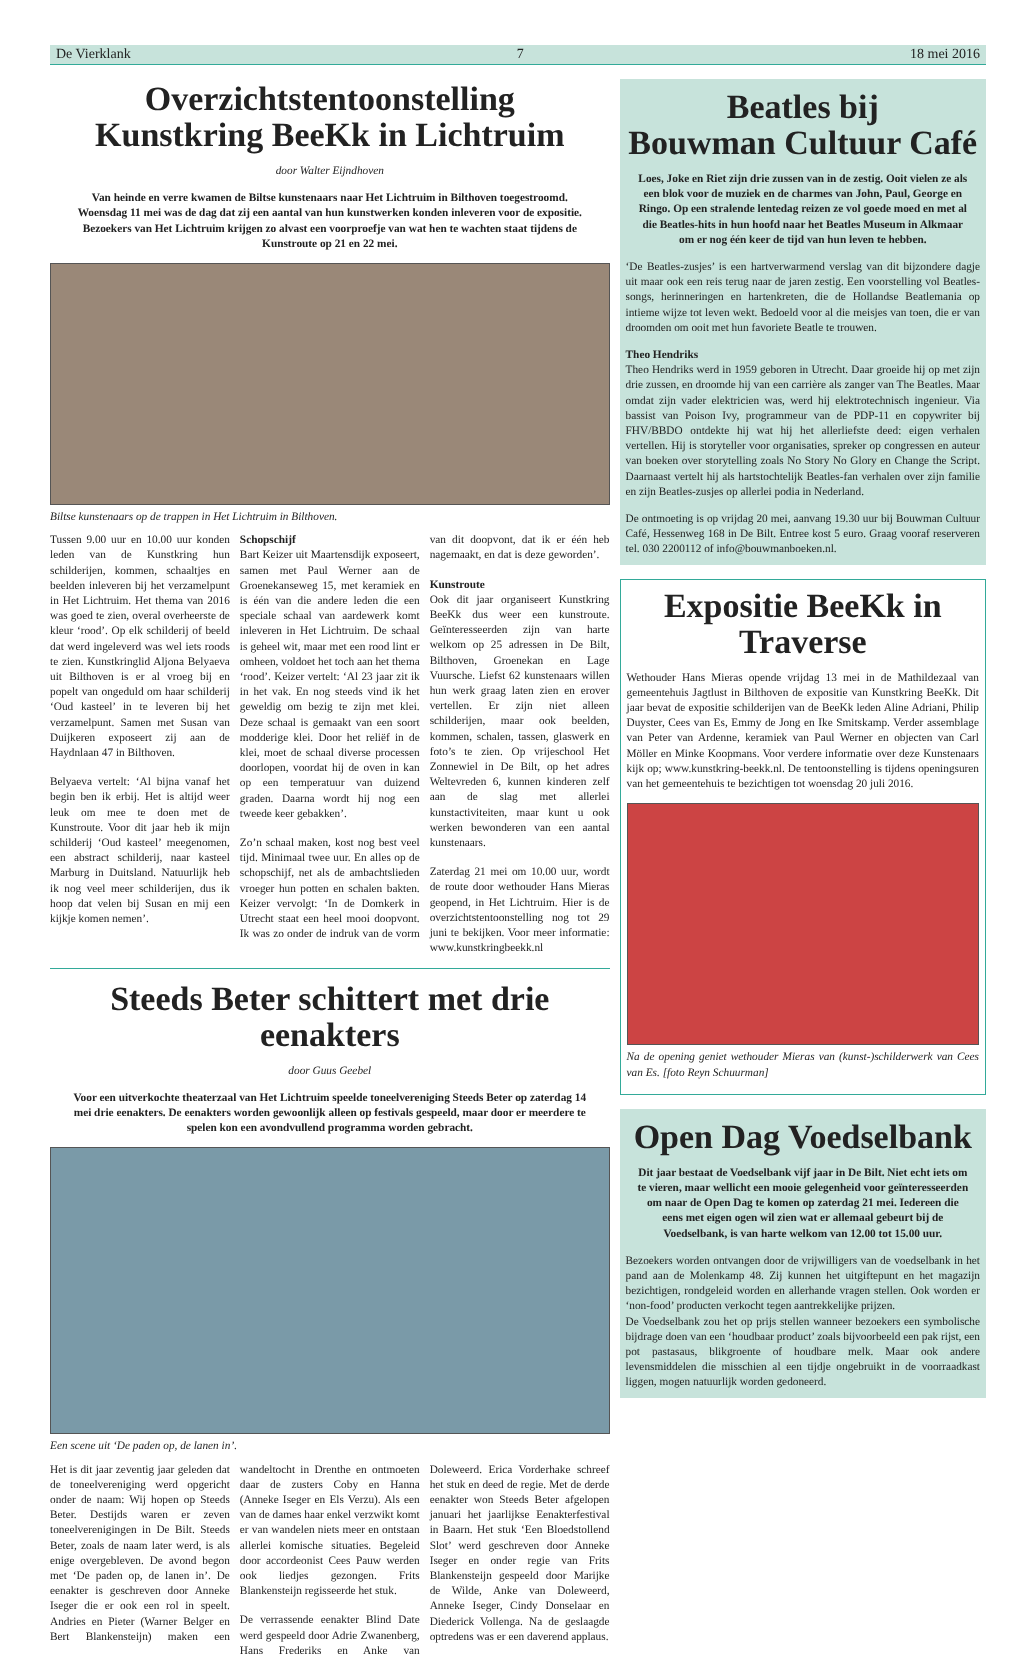De Vierklank 7 18 mei 2016
Overzichtstentoonstelling
Kunstkring BeeKk in Lichtruim
door Walter Eijndhoven
Van heinde en verre kwamen de Biltse kunstenaars naar Het Lichtruim in Bilthoven toegestroomd. Woensdag 11 mei was de dag dat zij een aantal van hun kunstwerken konden inleveren voor de expositie. Bezoekers van Het Lichtruim krijgen zo alvast een voorproefje van wat hen te wachten staat tijdens de Kunstroute op 21 en 22 mei.
Biltse kunstenaars op de trappen in Het Lichtruim in Bilthoven.
Tussen 9.00 uur en 10.00 uur konden leden van de Kunstkring hun schilderijen, kommen, schaaltjes en beelden inleveren bij het verzamelpunt in Het Lichtruim. Het thema van 2016 was goed te zien, overal overheerste de kleur ‘rood’. Op elk schilderij of beeld dat werd ingeleverd was wel iets roods te zien. Kunstkringlid Aljona Belyaeva uit Bilthoven is er al vroeg bij en popelt van ongeduld om haar schilderij ‘Oud kasteel’ in te leveren bij het verzamelpunt. Samen met Susan van Duijkeren exposeert zij aan de Haydnlaan 47 in Bilthoven.
Belyaeva vertelt: ‘Al bijna vanaf het begin ben ik erbij. Het is altijd weer leuk om mee te doen met de Kunstroute. Voor dit jaar heb ik mijn schilderij ‘Oud kasteel’ meegenomen, een abstract schilderij, naar kasteel Marburg in Duitsland. Natuurlijk heb ik nog veel meer schilderijen, dus ik hoop dat velen bij Susan en mij een kijkje komen nemen’.
Schopschijf
Bart Keizer uit Maartensdijk exposeert, samen met Paul Werner aan de Groenekanseweg 15, met keramiek en is één van die andere leden die een speciale schaal van aardewerk komt inleveren in Het Lichtruim. De schaal is geheel wit, maar met een rood lint er omheen, voldoet het toch aan het thema ‘rood’. Keizer vertelt: ‘Al 23 jaar zit ik in het vak. En nog steeds vind ik het geweldig om bezig te zijn met klei. Deze schaal is gemaakt van een soort modderige klei. Door het reliëf in de klei, moet de schaal diverse processen doorlopen, voordat hij de oven in kan op een temperatuur van duizend graden. Daarna wordt hij nog een tweede keer gebakken’.
Zo’n schaal maken, kost nog best veel tijd. Minimaal twee uur. En alles op de schopschijf, net als de ambachtslieden vroeger hun potten en schalen bakten. Keizer vervolgt: ‘In de Domkerk in Utrecht staat een heel mooi doopvont. Ik was zo onder de indruk van de vorm van dit doopvont, dat ik er één heb nagemaakt, en dat is deze geworden’.
Kunstroute
Ook dit jaar organiseert Kunstkring BeeKk dus weer een kunstroute. Geïnteresseerden zijn van harte welkom op 25 adressen in De Bilt, Bilthoven, Groenekan en Lage Vuursche. Liefst 62 kunstenaars willen hun werk graag laten zien en erover vertellen. Er zijn niet alleen schilderijen, maar ook beelden, kommen, schalen, tassen, glaswerk en foto’s te zien. Op vrijeschool Het Zonnewiel in De Bilt, op het adres Weltevreden 6, kunnen kinderen zelf aan de slag met allerlei kunstactiviteiten, maar kunt u ook werken bewonderen van een aantal kunstenaars.
Zaterdag 21 mei om 10.00 uur, wordt de route door wethouder Hans Mieras geopend, in Het Lichtruim. Hier is de overzichtstentoonstelling nog tot 29 juni te bekijken. Voor meer informatie: www.kunstkringbeekk.nl
Steeds Beter schittert met drie eenakters
door Guus Geebel
Voor een uitverkochte theaterzaal van Het Lichtruim speelde toneelvereniging Steeds Beter op zaterdag 14 mei drie eenakters. De eenakters worden gewoonlijk alleen op festivals gespeeld, maar door er meerdere te spelen kon een avondvullend programma worden gebracht.
Een scene uit ‘De paden op, de lanen in’.
Het is dit jaar zeventig jaar geleden dat de toneelvereniging werd opgericht onder de naam: Wij hopen op Steeds Beter. Destijds waren er zeven toneelverenigingen in De Bilt. Steeds Beter, zoals de naam later werd, is als enige overgebleven. De avond begon met ‘De paden op, de lanen in’. De eenakter is geschreven door Anneke Iseger die er ook een rol in speelt. Andries en Pieter (Warner Belger en Bert Blankensteijn) maken een wandeltocht in Drenthe en ontmoeten daar de zusters Coby en Hanna (Anneke Iseger en Els Verzu). Als een van de dames haar enkel verzwikt komt er van wandelen niets meer en ontstaan allerlei komische situaties. Begeleid door accordeonist Cees Pauw werden ook liedjes gezongen. Frits Blankensteijn regisseerde het stuk.
De verrassende eenakter Blind Date werd gespeeld door Adrie Zwanenberg, Hans Frederiks en Anke van Doleweerd. Erica Vorderhake schreef het stuk en deed de regie. Met de derde eenakter won Steeds Beter afgelopen januari het jaarlijkse Eenakterfestival in Baarn. Het stuk ‘Een Bloedstollend Slot’ werd geschreven door Anneke Iseger en onder regie van Frits Blankensteijn gespeeld door Marijke de Wilde, Anke van Doleweerd, Anneke Iseger, Cindy Donselaar en Diederick Vollenga. Na de geslaagde optredens was er een daverend applaus.
Beatles bij
Bouwman Cultuur Café
Loes, Joke en Riet zijn drie zussen van in de zestig. Ooit vielen ze als een blok voor de muziek en de charmes van John, Paul, George en Ringo. Op een stralende lentedag reizen ze vol goede moed en met al die Beatles-hits in hun hoofd naar het Beatles Museum in Alkmaar om er nog één keer de tijd van hun leven te hebben.
‘De Beatles-zusjes’ is een hartverwarmend verslag van dit bijzondere dagje uit maar ook een reis terug naar de jaren zestig. Een voorstelling vol Beatles-songs, herinneringen en hartenkreten, die de Hollandse Beatlemania op intieme wijze tot leven wekt. Bedoeld voor al die meisjes van toen, die er van droomden om ooit met hun favoriete Beatle te trouwen.
Theo Hendriks
Theo Hendriks werd in 1959 geboren in Utrecht. Daar groeide hij op met zijn drie zussen, en droomde hij van een carrière als zanger van The Beatles. Maar omdat zijn vader elektricien was, werd hij elektrotechnisch ingenieur. Via bassist van Poison Ivy, programmeur van de PDP-11 en copywriter bij FHV/BBDO ontdekte hij wat hij het allerliefste deed: eigen verhalen vertellen. Hij is storyteller voor organisaties, spreker op congressen en auteur van boeken over storytelling zoals No Story No Glory en Change the Script. Daarnaast vertelt hij als hartstochtelijk Beatles-fan verhalen over zijn familie en zijn Beatles-zusjes op allerlei podia in Nederland.
De ontmoeting is op vrijdag 20 mei, aanvang 19.30 uur bij Bouwman Cultuur Café, Hessenweg 168 in De Bilt. Entree kost 5 euro. Graag vooraf reserveren tel. 030 2200112 of info@bouwmanboeken.nl.
Expositie BeeKk in Traverse
Wethouder Hans Mieras opende vrijdag 13 mei in de Mathildezaal van gemeentehuis Jagtlust in Bilthoven de expositie van Kunstkring BeeKk. Dit jaar bevat de expositie schilderijen van de BeeKk leden Aline Adriani, Philip Duyster, Cees van Es, Emmy de Jong en Ike Smitskamp. Verder assemblage van Peter van Ardenne, keramiek van Paul Werner en objecten van Carl Möller en Minke Koopmans. Voor verdere informatie over deze Kunstenaars kijk op; www.kunstkring-beekk.nl. De tentoonstelling is tijdens openingsuren van het gemeentehuis te bezichtigen tot woensdag 20 juli 2016.
Na de opening geniet wethouder Mieras van (kunst-)schilderwerk van Cees van Es. [foto Reyn Schuurman]
Open Dag Voedselbank
Dit jaar bestaat de Voedselbank vijf jaar in De Bilt. Niet echt iets om te vieren, maar wellicht een mooie gelegenheid voor geïnteresseerden om naar de Open Dag te komen op zaterdag 21 mei. Iedereen die eens met eigen ogen wil zien wat er allemaal gebeurt bij de Voedselbank, is van harte welkom van 12.00 tot 15.00 uur.
Bezoekers worden ontvangen door de vrijwilligers van de voedselbank in het pand aan de Molenkamp 48. Zij kunnen het uitgiftepunt en het magazijn bezichtigen, rondgeleid worden en allerhande vragen stellen. Ook worden er ‘non-food’ producten verkocht tegen aantrekkelijke prijzen.
De Voedselbank zou het op prijs stellen wanneer bezoekers een symbolische bijdrage doen van een ‘houdbaar product’ zoals bijvoorbeeld een pak rijst, een pot pastasaus, blikgroente of houdbare melk. Maar ook andere levensmiddelen die misschien al een tijdje ongebruikt in de voorraadkast liggen, mogen natuurlijk worden gedoneerd.